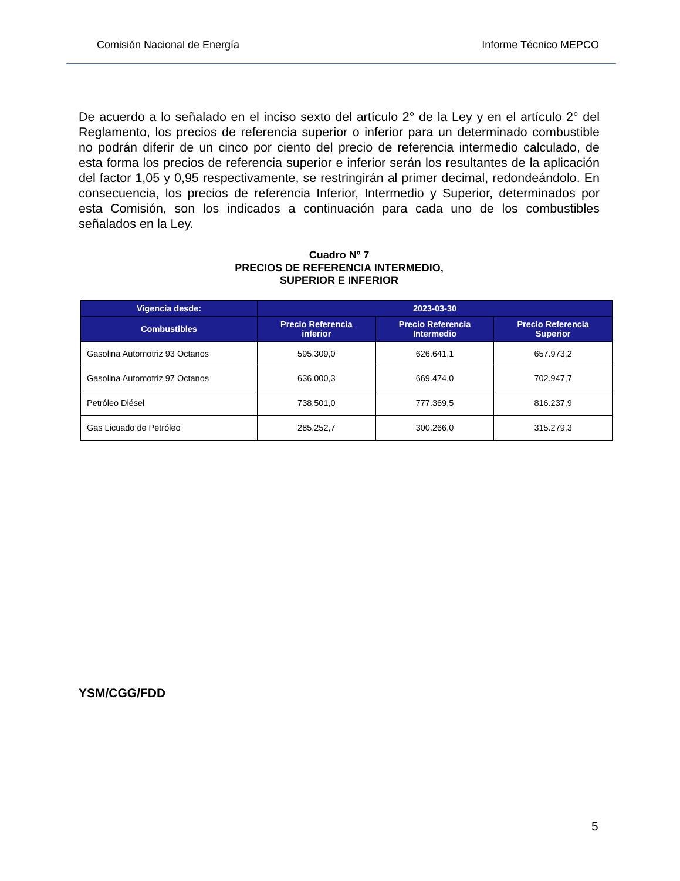Comisión Nacional de Energía Informe Técnico MEPCO
De acuerdo a lo señalado en el inciso sexto del artículo 2° de la Ley y en el artículo 2° del Reglamento, los precios de referencia superior o inferior para un determinado combustible no podrán diferir de un cinco por ciento del precio de referencia intermedio calculado, de esta forma los precios de referencia superior e inferior serán los resultantes de la aplicación del factor 1,05 y 0,95 respectivamente, se restringirán al primer decimal, redondeándolo. En consecuencia, los precios de referencia Inferior, Intermedio y Superior, determinados por esta Comisión, son los indicados a continuación para cada uno de los combustibles señalados en la Ley.
Cuadro Nº 7
PRECIOS DE REFERENCIA INTERMEDIO,
SUPERIOR E INFERIOR
| Vigencia desde: | 2023-03-30 | | |
| --- | --- | --- | --- |
| Combustibles | Precio Referencia inferior | Precio Referencia Intermedio | Precio Referencia Superior |
| Gasolina Automotriz 93 Octanos | 595.309,0 | 626.641,1 | 657.973,2 |
| Gasolina Automotriz 97 Octanos | 636.000,3 | 669.474,0 | 702.947,7 |
| Petróleo Diésel | 738.501,0 | 777.369,5 | 816.237,9 |
| Gas Licuado de Petróleo | 285.252,7 | 300.266,0 | 315.279,3 |
YSM/CGG/FDD
5